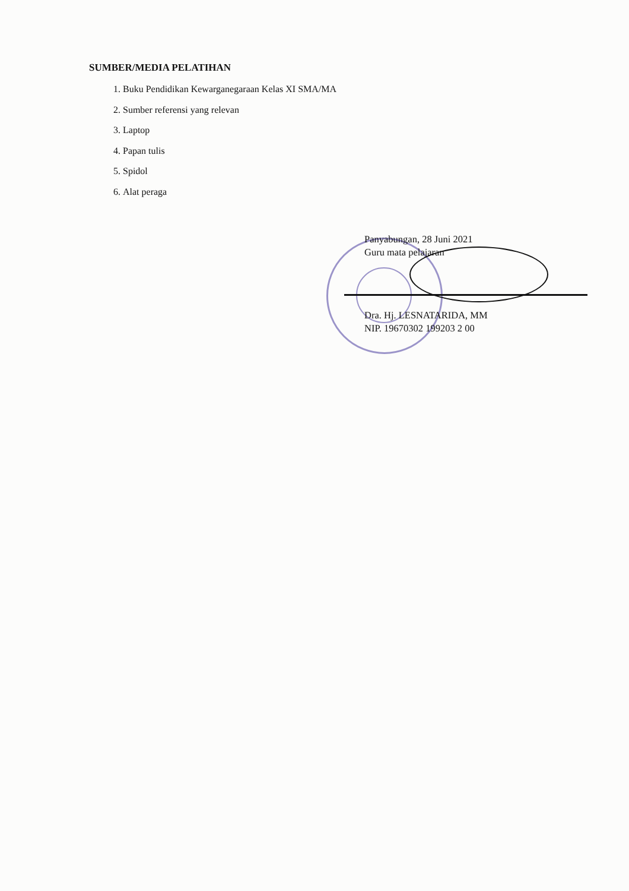SUMBER/MEDIA PELATIHAN
1. Buku Pendidikan Kewarganegaraan Kelas XI SMA/MA
2. Sumber referensi yang relevan
3. Laptop
4. Papan tulis
5. Spidol
6. Alat peraga
Panyabungan, 28 Juni 2021
Guru mata pelajaran
Dra. Hj. LESNATARIDA, MM
NIP. 19670302 199203 2 00